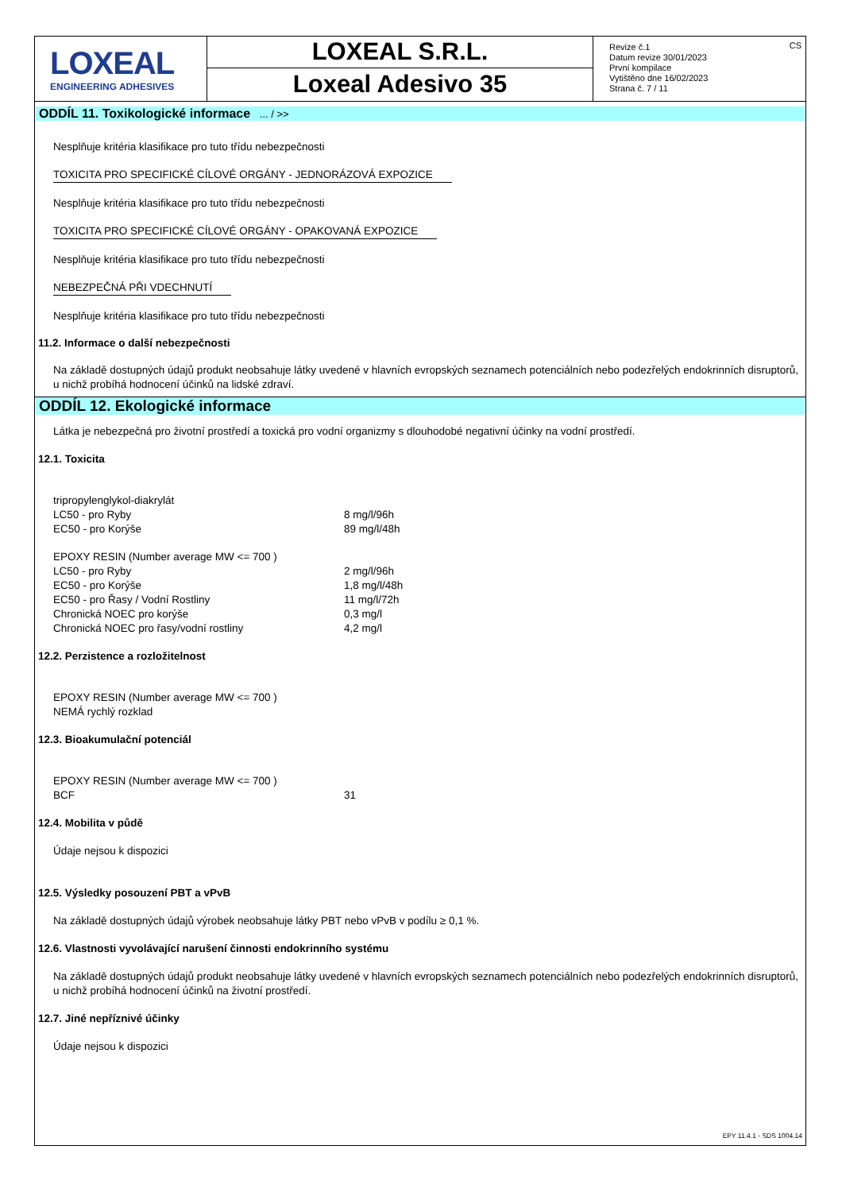LOXEAL
ENGINEERING ADHESIVES
LOXEAL S.R.L.
Loxeal Adesivo 35
Revize č.1
Datum revize 30/01/2023
První kompilace
Vytištěno dne 16/02/2023
Strana č. 7 / 11
CS
ODDÍL 11. Toxikologické informace ... / >>
Nesplňuje kritéria klasifikace pro tuto třídu nebezpečnosti
TOXICITA PRO SPECIFICKÉ CÍLOVÉ ORGÁNY - JEDNORÁZOVÁ EXPOZICE
Nesplňuje kritéria klasifikace pro tuto třídu nebezpečnosti
TOXICITA PRO SPECIFICKÉ CÍLOVÉ ORGÁNY - OPAKOVANÁ EXPOZICE
Nesplňuje kritéria klasifikace pro tuto třídu nebezpečnosti
NEBEZPEČNÁ PŘI VDECHNUTÍ
Nesplňuje kritéria klasifikace pro tuto třídu nebezpečnosti
11.2. Informace o další nebezpečnosti
Na základě dostupných údajů produkt neobsahuje látky uvedené v hlavních evropských seznamech potenciálních nebo podezřelých endokrinních disruptorů, u nichž probíhá hodnocení účinků na lidské zdraví.
ODDÍL 12. Ekologické informace
Látka je nebezpečná pro životní prostředí a toxická pro vodní organizmy s dlouhodobé negativní účinky na vodní prostředí.
12.1. Toxicita
| tripropylenglykol-diakrylát | |
| LC50 - pro Ryby | 8 mg/l/96h |
| EC50 - pro Korýše | 89 mg/l/48h |
| EPOXY RESIN (Number average MW <= 700 ) | |
| LC50 - pro Ryby | 2 mg/l/96h |
| EC50 - pro Korýše | 1,8 mg/l/48h |
| EC50 - pro Řasy / Vodní Rostliny | 11 mg/l/72h |
| Chronická NOEC pro korýše | 0,3 mg/l |
| Chronická NOEC pro řasy/vodní rostliny | 4,2 mg/l |
12.2. Perzistence a rozložitelnost
EPOXY RESIN (Number average MW <= 700 )
NEMÁ rychlý rozklad
12.3. Bioakumulační potenciál
| EPOXY RESIN (Number average MW <= 700 ) | |
| BCF | 31 |
12.4. Mobilita v půdě
Údaje nejsou k dispozici
12.5. Výsledky posouzení PBT a vPvB
Na základě dostupných údajů výrobek neobsahuje látky PBT nebo vPvB v podílu ≥ 0,1 %.
12.6. Vlastnosti vyvolávající narušení činnosti endokrinního systému
Na základě dostupných údajů produkt neobsahuje látky uvedené v hlavních evropských seznamech potenciálních nebo podezřelých endokrinních disruptorů, u nichž probíhá hodnocení účinků na životní prostředí.
12.7. Jiné nepříznivé účinky
Údaje nejsou k dispozici
EPY 11.4.1 - SDS 1004.14